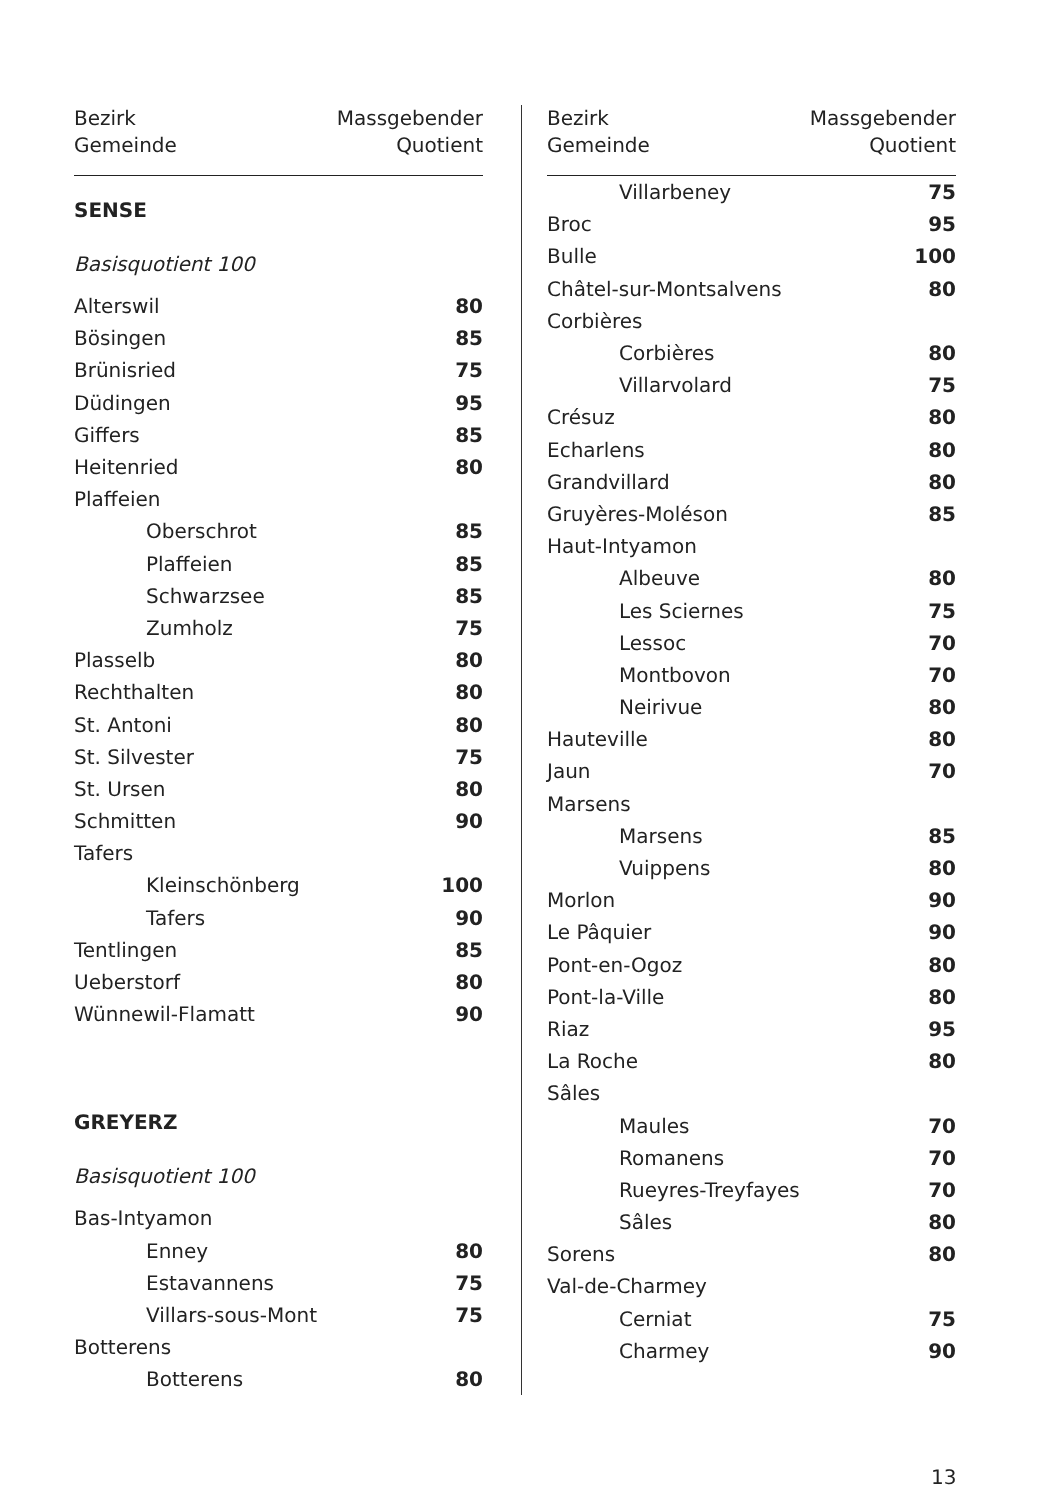Bezirk
Gemeinde
Massgebender
Quotient
SENSE
Basisquotient 100
| Alterswil | 80 |
| Bösingen | 85 |
| Brünisried | 75 |
| Düdingen | 95 |
| Giffers | 85 |
| Heitenried | 80 |
| Plaffeien | |
| Oberschrot | 85 |
| Plaffeien | 85 |
| Schwarzsee | 85 |
| Zumholz | 75 |
| Plasselb | 80 |
| Rechthalten | 80 |
| St. Antoni | 80 |
| St. Silvester | 75 |
| St. Ursen | 80 |
| Schmitten | 90 |
| Tafers | |
| Kleinschönberg | 100 |
| Tafers | 90 |
| Tentlingen | 85 |
| Ueberstorf | 80 |
| Wünnewil-Flamatt | 90 |
GREYERZ
Basisquotient 100
| Bas-Intyamon | |
| Enney | 80 |
| Estavannens | 75 |
| Villars-sous-Mont | 75 |
| Botterens | |
| Botterens | 80 |
Bezirk
Gemeinde
Massgebender
Quotient
| Villarbeney | 75 |
| Broc | 95 |
| Bulle | 100 |
| Châtel-sur-Montsalvens | 80 |
| Corbières | |
| Corbières | 80 |
| Villarvolard | 75 |
| Crésuz | 80 |
| Echarlens | 80 |
| Grandvillard | 80 |
| Gruyères-Moléson | 85 |
| Haut-Intyamon | |
| Albeuve | 80 |
| Les Sciernes | 75 |
| Lessoc | 70 |
| Montbovon | 70 |
| Neirivue | 80 |
| Hauteville | 80 |
| Jaun | 70 |
| Marsens | |
| Marsens | 85 |
| Vuippens | 80 |
| Morlon | 90 |
| Le Pâquier | 90 |
| Pont-en-Ogoz | 80 |
| Pont-la-Ville | 80 |
| Riaz | 95 |
| La Roche | 80 |
| Sâles | |
| Maules | 70 |
| Romanens | 70 |
| Rueyres-Treyfayes | 70 |
| Sâles | 80 |
| Sorens | 80 |
| Val-de-Charmey | |
| Cerniat | 75 |
| Charmey | 90 |
13